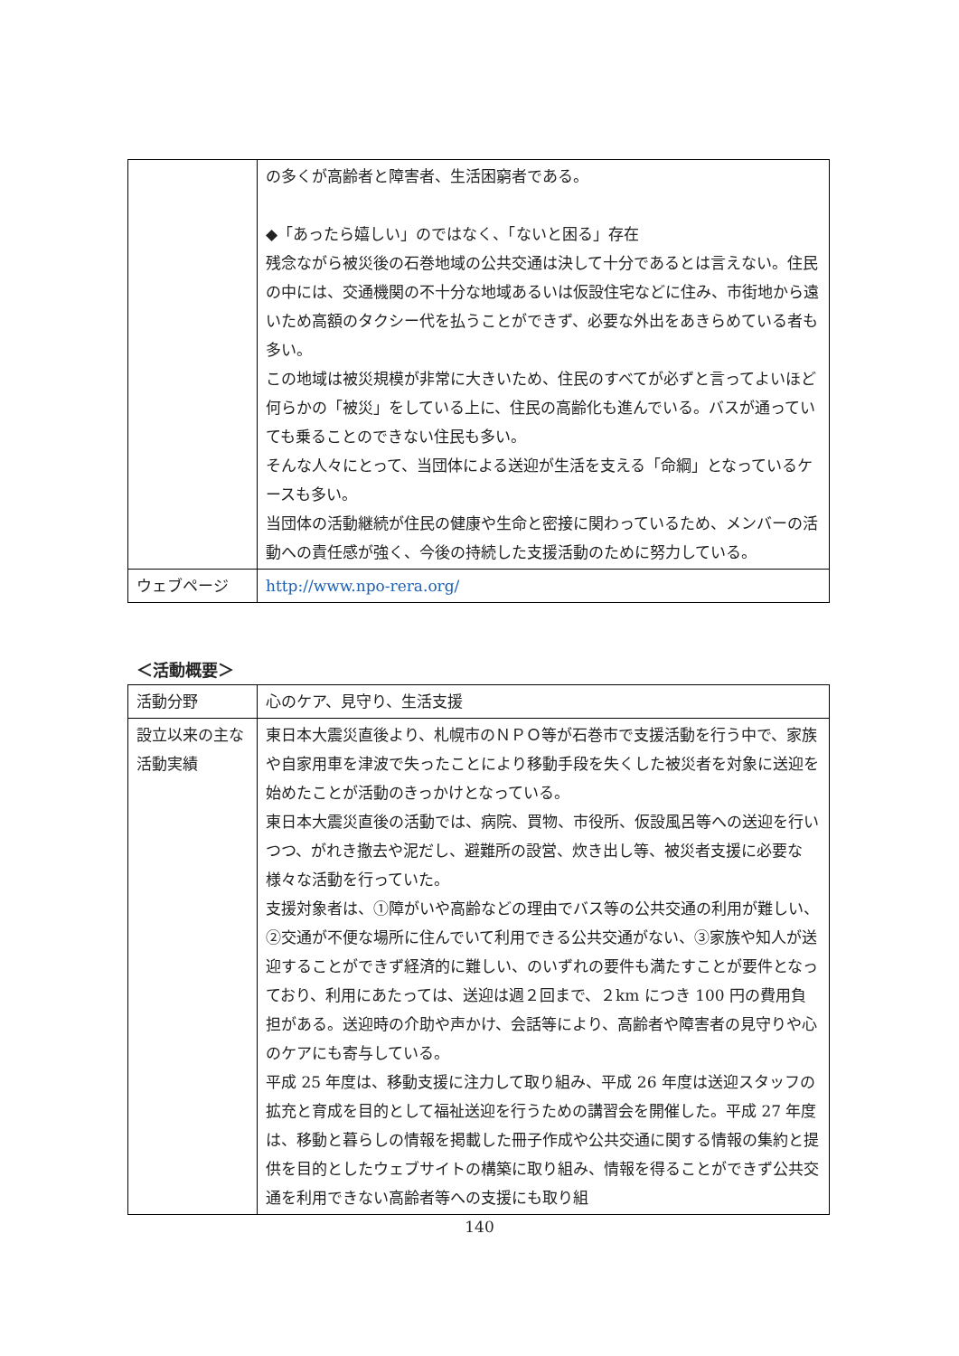| | の多くが高齢者と障害者、生活困窮者である。 ◆「あったら嬉しい」のではなく、「ないと困る」存在 残念ながら被災後の石巻地域の公共交通は決して十分であるとは言えない。住民の中には、交通機関の不十分な地域あるいは仮設住宅などに住み、市街地から遠いため高額のタクシー代を払うことができず、必要な外出をあきらめている者も多い。 この地域は被災規模が非常に大きいため、住民のすべてが必ずと言ってよいほど何らかの「被災」をしている上に、住民の高齢化も進んでいる。バスが通っていても乗ることのできない住民も多い。 そんな人々にとって、当団体による送迎が生活を支える「命綱」となっているケースも多い。 当団体の活動継続が住民の健康や生命と密接に関わっているため、メンバーの活動への責任感が強く、今後の持続した支援活動のために努力している。 |
| ウェブページ | http://www.npo-rera.org/ |
＜活動概要＞
| 活動分野 | 心のケア、見守り、生活支援 |
| 設立以来の主な活動実績 | 東日本大震災直後より、札幌市のＮＰＯ等が石巻市で支援活動を行う中で、家族や自家用車を津波で失ったことにより移動手段を失くした被災者を対象に送迎を始めたことが活動のきっかけとなっている。 東日本大震災直後の活動では、病院、買物、市役所、仮設風呂等への送迎を行いつつ、がれき撤去や泥だし、避難所の設営、炊き出し等、被災者支援に必要な様々な活動を行っていた。 支援対象者は、①障がいや高齢などの理由でバス等の公共交通の利用が難しい、②交通が不便な場所に住んでいて利用できる公共交通がない、③家族や知人が送迎することができず経済的に難しい、のいずれの要件も満たすことが要件となっており、利用にあたっては、送迎は週２回まで、２km につき 100 円の費用負担がある。送迎時の介助や声かけ、会話等により、高齢者や障害者の見守りや心のケアにも寄与している。 平成 25 年度は、移動支援に注力して取り組み、平成 26 年度は送迎スタッフの拡充と育成を目的として福祉送迎を行うための講習会を開催した。平成 27 年度は、移動と暮らしの情報を掲載した冊子作成や公共交通に関する情報の集約と提供を目的としたウェブサイトの構築に取り組み、情報を得ることができず公共交通を利用できない高齢者等への支援にも取り組 |
140